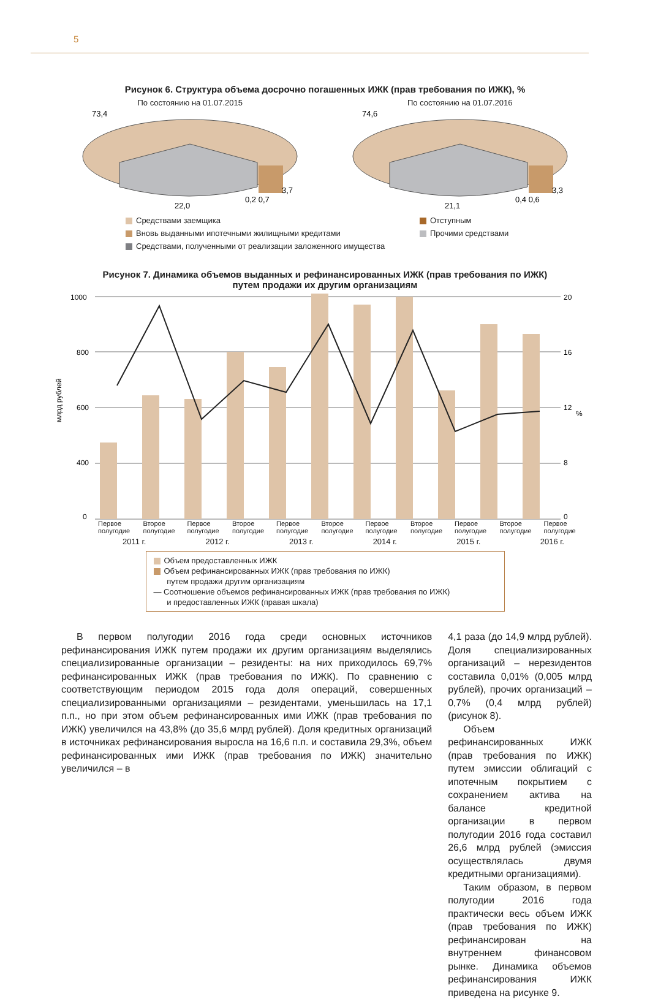5
Рисунок 6. Структура объема досрочно погашенных ИЖК (прав требования по ИЖК), %
По состоянию на 01.07.2015
73,4
22,0
0,2 0,7
3,7
По состоянию на 01.07.2016
74,6
21,1
0,4 0,6
3,3
Средствами заемщика
Отступным
Вновь выданными ипотечными жилищными кредитами
Прочими средствами
Средствами, полученными от реализации заложенного имущества
Рисунок 7. Динамика объемов выданных и рефинансированных ИЖК (прав требования по ИЖК)
путем продажи их другим организациям
млрд рублей
%
1000
800
600
400
0
20
16
12
8
0
Первое полугодие Второе полугодие Первое полугодие Второе полугодие Первое полугодие Второе полугодие Первое полугодие Второе полугодие Первое полугодие Второе полугодие Первое полугодие
2011 г. 2012 г. 2013 г. 2014 г. 2015 г. 2016 г.
Объем предоставленных ИЖК
Объем рефинансированных ИЖК (прав требования по ИЖК)
путем продажи другим организациям
— Соотношение объемов рефинансированных ИЖК (прав требования по ИЖК)
и предоставленных ИЖК (правая шкала)
В первом полугодии 2016 года среди основных источников рефинансирования ИЖК путем продажи их другим организациям выделялись специализированные организации – резиденты: на них приходилось 69,7% рефинансированных ИЖК (прав требования по ИЖК). По сравнению с соответствующим периодом 2015 года доля операций, совершенных специализированными организациями – резидентами, уменьшилась на 17,1 п.п., но при этом объем рефинансированных ими ИЖК (прав требования по ИЖК) увеличился на 43,8% (до 35,6 млрд рублей). Доля кредитных организаций в источниках рефинансирования выросла на 16,6 п.п. и составила 29,3%, объем рефинансированных ими ИЖК (прав требования по ИЖК) значительно увеличился – в
4,1 раза (до 14,9 млрд рублей). Доля специализированных организаций – нерезидентов составила 0,01% (0,005 млрд рублей), прочих организаций – 0,7% (0,4 млрд рублей) (рисунок 8).
Объем рефинансированных ИЖК (прав требования по ИЖК) путем эмиссии облигаций с ипотечным покрытием с сохранением актива на балансе кредитной организации в первом полугодии 2016 года составил 26,6 млрд рублей (эмиссия осуществлялась двумя кредитными организациями).
Таким образом, в первом полугодии 2016 года практически весь объем ИЖК (прав требования по ИЖК) рефинансирован на внутреннем финансовом рынке. Динамика объемов рефинансирования ИЖК приведена на рисунке 9.